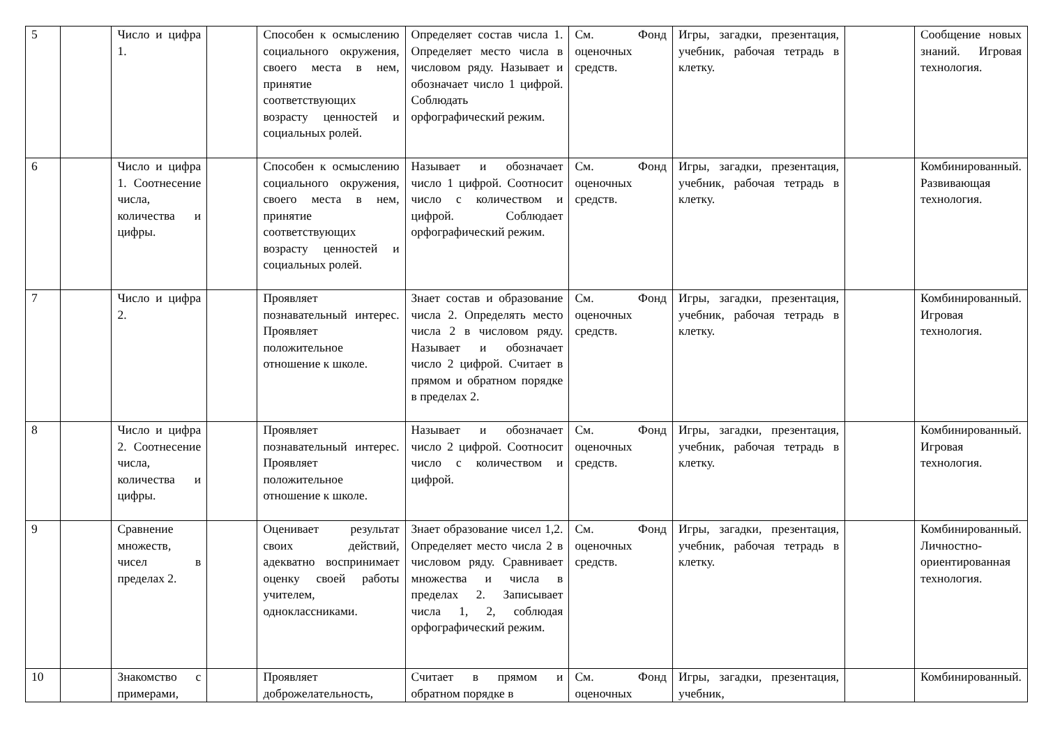| 5 | | Число и цифра 1. | | Способен к осмыслению социального окружения, своего места в нем, принятие соответствующих возрасту ценностей и социальных ролей. | Определяет состав числа 1. Определяет место числа в числовом ряду. Называет и обозначает число 1 цифрой. Соблюдать орфографический режим. | См. Фонд оценочных средств. | Игры, загадки, презентация, учебник, рабочая тетрадь в клетку. | | Сообщение новых знаний. Игровая технология. |
| 6 | | Число и цифра 1. Соотнесение числа, количества и цифры. | | Способен к осмыслению социального окружения, своего места в нем, принятие соответствующих возрасту ценностей и социальных ролей. | Называет и обозначает число 1 цифрой. Соотносит число с количеством и цифрой. Соблюдает орфографический режим. | См. Фонд оценочных средств. | Игры, загадки, презентация, учебник, рабочая тетрадь в клетку. | | Комбинированный. Развивающая технология. |
| 7 | | Число и цифра 2. | | Проявляет познавательный интерес. Проявляет положительное отношение к школе. | Знает состав и образование числа 2. Определять место числа 2 в числовом ряду. Называет и обозначает число 2 цифрой. Считает в прямом и обратном порядке в пределах 2. | См. Фонд оценочных средств. | Игры, загадки, презентация, учебник, рабочая тетрадь в клетку. | | Комбинированный. Игровая технология. |
| 8 | | Число и цифра 2. Соотнесение числа, количества и цифры. | | Проявляет познавательный интерес. Проявляет положительное отношение к школе. | Называет и обозначает число 2 цифрой. Соотносит число с количеством и цифрой. | См. Фонд оценочных средств. | Игры, загадки, презентация, учебник, рабочая тетрадь в клетку. | | Комбинированный. Игровая технология. |
| 9 | | Сравнение множеств, чисел в пределах 2. | | Оценивает результат своих действий, адекватно воспринимает оценку своей работы учителем, одноклассниками. | Знает образование чисел 1,2. Определяет место числа 2 в числовом ряду. Сравнивает множества и числа в пределах 2. Записывает числа 1, 2, соблюдая орфографический режим. | См. Фонд оценочных средств. | Игры, загадки, презентация, учебник, рабочая тетрадь в клетку. | | Комбинированный. Личностно-ориентированная технология. |
| 10 | | Знакомство с примерами, | | Проявляет доброжелательность, | Считает в прямом и обратном порядке в | См. Фонд оценочных | Игры, загадки, презентация, учебник, | | Комбинированный. |